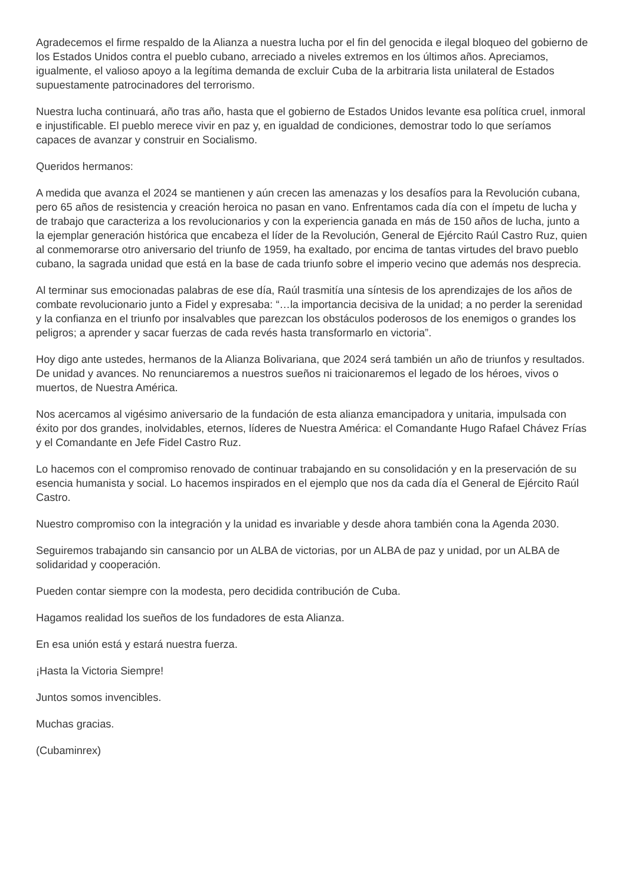Agradecemos el firme respaldo de la Alianza a nuestra lucha por el fin del genocida e ilegal bloqueo del gobierno de los Estados Unidos contra el pueblo cubano, arreciado a niveles extremos en los últimos años. Apreciamos, igualmente, el valioso apoyo a la legítima demanda de excluir Cuba de la arbitraria lista unilateral de Estados supuestamente patrocinadores del terrorismo.
Nuestra lucha continuará, año tras año, hasta que el gobierno de Estados Unidos levante esa política cruel, inmoral e injustificable. El pueblo merece vivir en paz y, en igualdad de condiciones, demostrar todo lo que seríamos capaces de avanzar y construir en Socialismo.
Queridos hermanos:
A medida que avanza el 2024 se mantienen y aún crecen las amenazas y los desafíos para la Revolución cubana, pero 65 años de resistencia y creación heroica no pasan en vano. Enfrentamos cada día con el ímpetu de lucha y de trabajo que caracteriza a los revolucionarios y con la experiencia ganada en más de 150 años de lucha, junto a la ejemplar generación histórica que encabeza el líder de la Revolución, General de Ejército Raúl Castro Ruz, quien al conmemorarse otro aniversario del triunfo de 1959, ha exaltado, por encima de tantas virtudes del bravo pueblo cubano, la sagrada unidad que está en la base de cada triunfo sobre el imperio vecino que además nos desprecia.
Al terminar sus emocionadas palabras de ese día, Raúl trasmitía una síntesis de los aprendizajes de los años de combate revolucionario junto a Fidel y expresaba: “…la importancia decisiva de la unidad; a no perder la serenidad y la confianza en el triunfo por insalvables que parezcan los obstáculos poderosos de los enemigos o grandes los peligros; a aprender y sacar fuerzas de cada revés hasta transformarlo en victoria”.
Hoy digo ante ustedes, hermanos de la Alianza Bolivariana, que 2024 será también un año de triunfos y resultados. De unidad y avances. No renunciaremos a nuestros sueños ni traicionaremos el legado de los héroes, vivos o muertos, de Nuestra América.
Nos acercamos al vigésimo aniversario de la fundación de esta alianza emancipadora y unitaria, impulsada con éxito por dos grandes, inolvidables, eternos, líderes de Nuestra América: el Comandante Hugo Rafael Chávez Frías y el Comandante en Jefe Fidel Castro Ruz.
Lo hacemos con el compromiso renovado de continuar trabajando en su consolidación y en la preservación de su esencia humanista y social. Lo hacemos inspirados en el ejemplo que nos da cada día el General de Ejército Raúl Castro.
Nuestro compromiso con la integración y la unidad es invariable y desde ahora también cona la Agenda 2030.
Seguiremos trabajando sin cansancio por un ALBA de victorias, por un ALBA de paz y unidad, por un ALBA de solidaridad y cooperación.
Pueden contar siempre con la modesta, pero decidida contribución de Cuba.
Hagamos realidad los sueños de los fundadores de esta Alianza.
En esa unión está y estará nuestra fuerza.
¡Hasta la Victoria Siempre!
Juntos somos invencibles.
Muchas gracias.
(Cubaminrex)